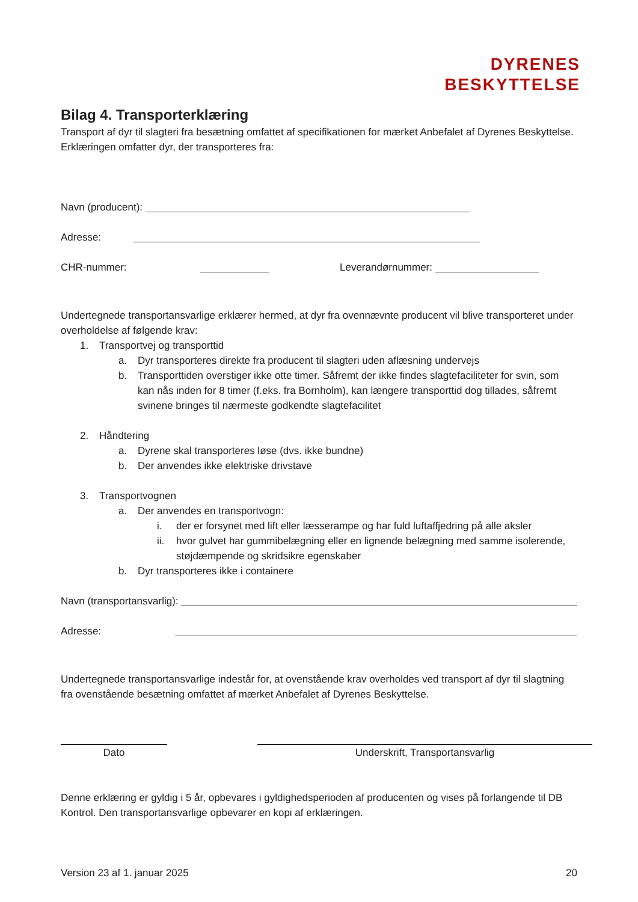DYRENES
BESKYTTELSE
Bilag 4. Transporterklæring
Transport af dyr til slagteri fra besætning omfattet af specifikationen for mærket Anbefalet af Dyrenes Beskyttelse.
Erklæringen omfatter dyr, der transporteres fra:
Navn (producent):
Adresse:
CHR-nummer: Leverandørnummer:
Undertegnede transportansvarlige erklærer hermed, at dyr fra ovennævnte producent vil blive transporteret under overholdelse af følgende krav:
1. Transportvej og transporttid
a. Dyr transporteres direkte fra producent til slagteri uden aflæsning undervejs
b. Transporttiden overstiger ikke otte timer. Såfremt der ikke findes slagtefaciliteter for svin, som kan nås inden for 8 timer (f.eks. fra Bornholm), kan længere transporttid dog tillades, såfremt svinene bringes til nærmeste godkendte slagtefacilitet
2. Håndtering
a. Dyrene skal transporteres løse (dvs. ikke bundne)
b. Der anvendes ikke elektriske drivstave
3. Transportvognen
a. Der anvendes en transportvogn:
i. der er forsynet med lift eller læsserampe og har fuld luftaffjedring på alle aksler
ii. hvor gulvet har gummibelægning eller en lignende belægning med samme isolerende, støjdæmpende og skridsikre egenskaber
b. Dyr transporteres ikke i containere
Navn (transportansvarlig):
Adresse:
Undertegnede transportansvarlige indestår for, at ovenstående krav overholdes ved transport af dyr til slagtning fra ovenstående besætning omfattet af mærket Anbefalet af Dyrenes Beskyttelse.
Dato Underskrift, Transportansvarlig
Denne erklæring er gyldig i 5 år, opbevares i gyldighedsperioden af producenten og vises på forlangende til DB Kontrol. Den transportansvarlige opbevarer en kopi af erklæringen.
Version 23 af 1. januar 2025 20